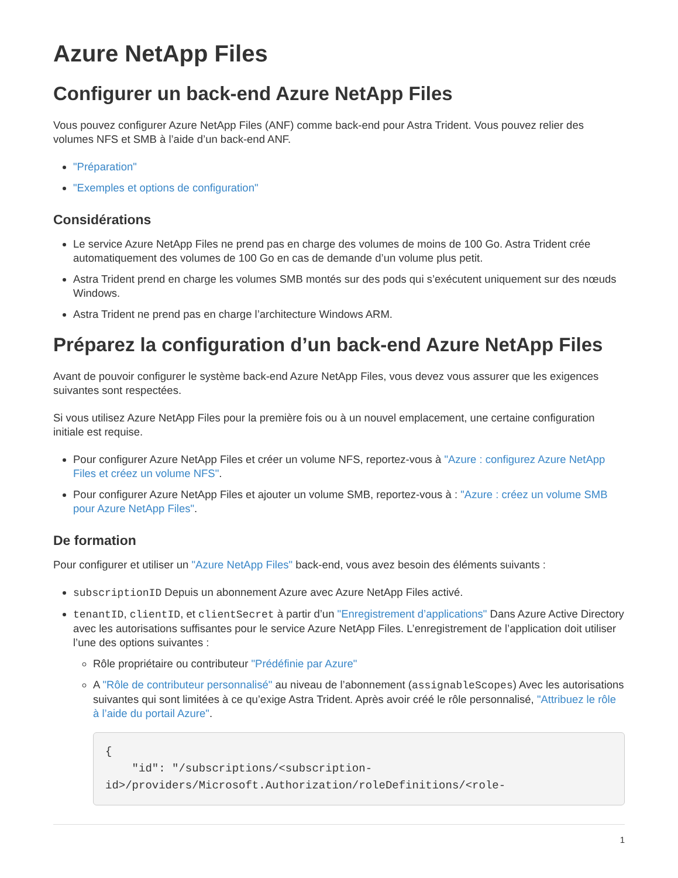Azure NetApp Files
Configurer un back-end Azure NetApp Files
Vous pouvez configurer Azure NetApp Files (ANF) comme back-end pour Astra Trident. Vous pouvez relier des volumes NFS et SMB à l’aide d’un back-end ANF.
"Préparation"
"Exemples et options de configuration"
Considérations
Le service Azure NetApp Files ne prend pas en charge des volumes de moins de 100 Go. Astra Trident crée automatiquement des volumes de 100 Go en cas de demande d’un volume plus petit.
Astra Trident prend en charge les volumes SMB montés sur des pods qui s’exécutent uniquement sur des nœuds Windows.
Astra Trident ne prend pas en charge l’architecture Windows ARM.
Préparez la configuration d’un back-end Azure NetApp Files
Avant de pouvoir configurer le système back-end Azure NetApp Files, vous devez vous assurer que les exigences suivantes sont respectées.
Si vous utilisez Azure NetApp Files pour la première fois ou à un nouvel emplacement, une certaine configuration initiale est requise.
Pour configurer Azure NetApp Files et créer un volume NFS, reportez-vous à "Azure : configurez Azure NetApp Files et créez un volume NFS".
Pour configurer Azure NetApp Files et ajouter un volume SMB, reportez-vous à : "Azure : créez un volume SMB pour Azure NetApp Files".
De formation
Pour configurer et utiliser un "Azure NetApp Files" back-end, vous avez besoin des éléments suivants :
subscriptionID Depuis un abonnement Azure avec Azure NetApp Files activé.
tenantID, clientID, et clientSecret à partir d’un "Enregistrement d’applications" Dans Azure Active Directory avec les autorisations suffisantes pour le service Azure NetApp Files. L’enregistrement de l’application doit utiliser l’une des options suivantes :
Rôle propriétaire ou contributeur "Prédéfinie par Azure"
A "Rôle de contributeur personnalisé" au niveau de l’abonnement (assignableScopes) Avec les autorisations suivantes qui sont limitées à ce qu’exige Astra Trident. Après avoir créé le rôle personnalisé, "Attribuez le rôle à l’aide du portail Azure".
{
    "id": "/subscriptions/<subscription-
id>/providers/Microsoft.Authorization/roleDefinitions/<role-
1